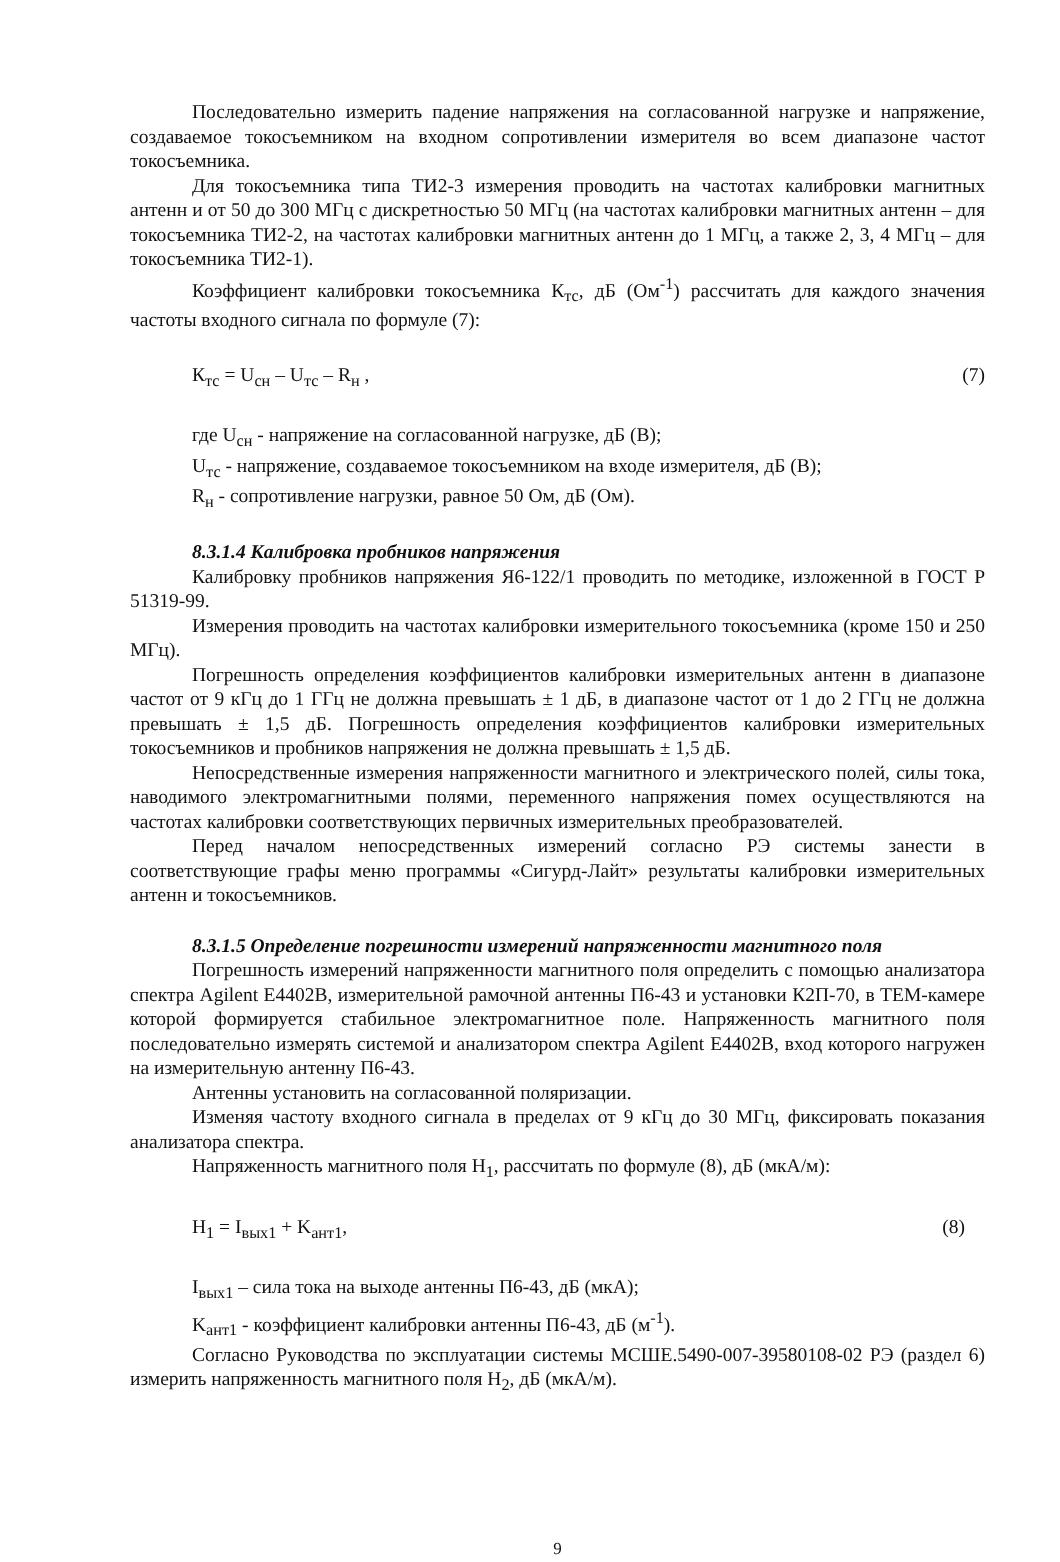Последовательно измерить падение напряжения на согласованной нагрузке и напряжение, создаваемое токосъемником на входном сопротивлении измерителя во всем диапазоне частот токосъемника.
Для токосъемника типа ТИ2-3 измерения проводить на частотах калибровки магнитных антенн и от 50 до 300 МГц с дискретностью 50 МГц (на частотах калибровки магнитных антенн – для токосъемника ТИ2-2, на частотах калибровки магнитных антенн до 1 МГц, а также 2, 3, 4 МГц – для токосъемника ТИ2-1).
Коэффициент калибровки токосъемника К<sub>тс</sub>, дБ (Ом<sup>-1</sup>) рассчитать для каждого значения частоты входного сигнала по формуле (7):
К<sub>тс</sub> = U<sub>сн</sub> – U<sub>тс</sub> – R<sub>н</sub> , (7)
где U<sub>сн</sub> - напряжение на согласованной нагрузке, дБ (В);
U<sub>тс</sub> - напряжение, создаваемое токосъемником на входе измерителя, дБ (В);
R<sub>н</sub> - сопротивление нагрузки, равное 50 Ом, дБ (Ом).
8.3.1.4 Калибровка пробников напряжения
Калибровку пробников напряжения Я6-122/1 проводить по методике, изложенной в ГОСТ Р 51319-99.
Измерения проводить на частотах калибровки измерительного токосъемника (кроме 150 и 250 МГц).
Погрешность определения коэффициентов калибровки измерительных антенн в диапазоне частот от 9 кГц до 1 ГГц не должна превышать ± 1 дБ, в диапазоне частот от 1 до 2 ГГц не должна превышать ± 1,5 дБ. Погрешность определения коэффициентов калибровки измерительных токосъемников и пробников напряжения не должна превышать ± 1,5 дБ.
Непосредственные измерения напряженности магнитного и электрического полей, силы тока, наводимого электромагнитными полями, переменного напряжения помех осуществляются на частотах калибровки соответствующих первичных измерительных преобразователей.
Перед началом непосредственных измерений согласно РЭ системы занести в соответствующие графы меню программы «Сигурд-Лайт» результаты калибровки измерительных антенн и токосъемников.
8.3.1.5 Определение погрешности измерений напряженности магнитного поля
Погрешность измерений напряженности магнитного поля определить с помощью анализатора спектра Agilent E4402B, измерительной рамочной антенны П6-43 и установки К2П-70, в ТЕМ-камере которой формируется стабильное электромагнитное поле. Напряженность магнитного поля последовательно измерять системой и анализатором спектра Agilent E4402B, вход которого нагружен на измерительную антенну П6-43.
Антенны установить на согласованной поляризации.
Изменяя частоту входного сигнала в пределах от 9 кГц до 30 МГц, фиксировать показания анализатора спектра.
Напряженность магнитного поля H<sub>1</sub>, рассчитать по формуле (8), дБ (мкА/м):
H<sub>1</sub> = I<sub>вых1</sub> + K<sub>ант1</sub>, (8)
I<sub>вых1</sub> – сила тока на выходе антенны П6-43, дБ (мкА);
K<sub>ант1</sub> - коэффициент калибровки антенны П6-43, дБ (м<sup>-1</sup>).
Согласно Руководства по эксплуатации системы МСШЕ.5490-007-39580108-02 РЭ (раздел 6) измерить напряженность магнитного поля H<sub>2</sub>, дБ (мкА/м).
9